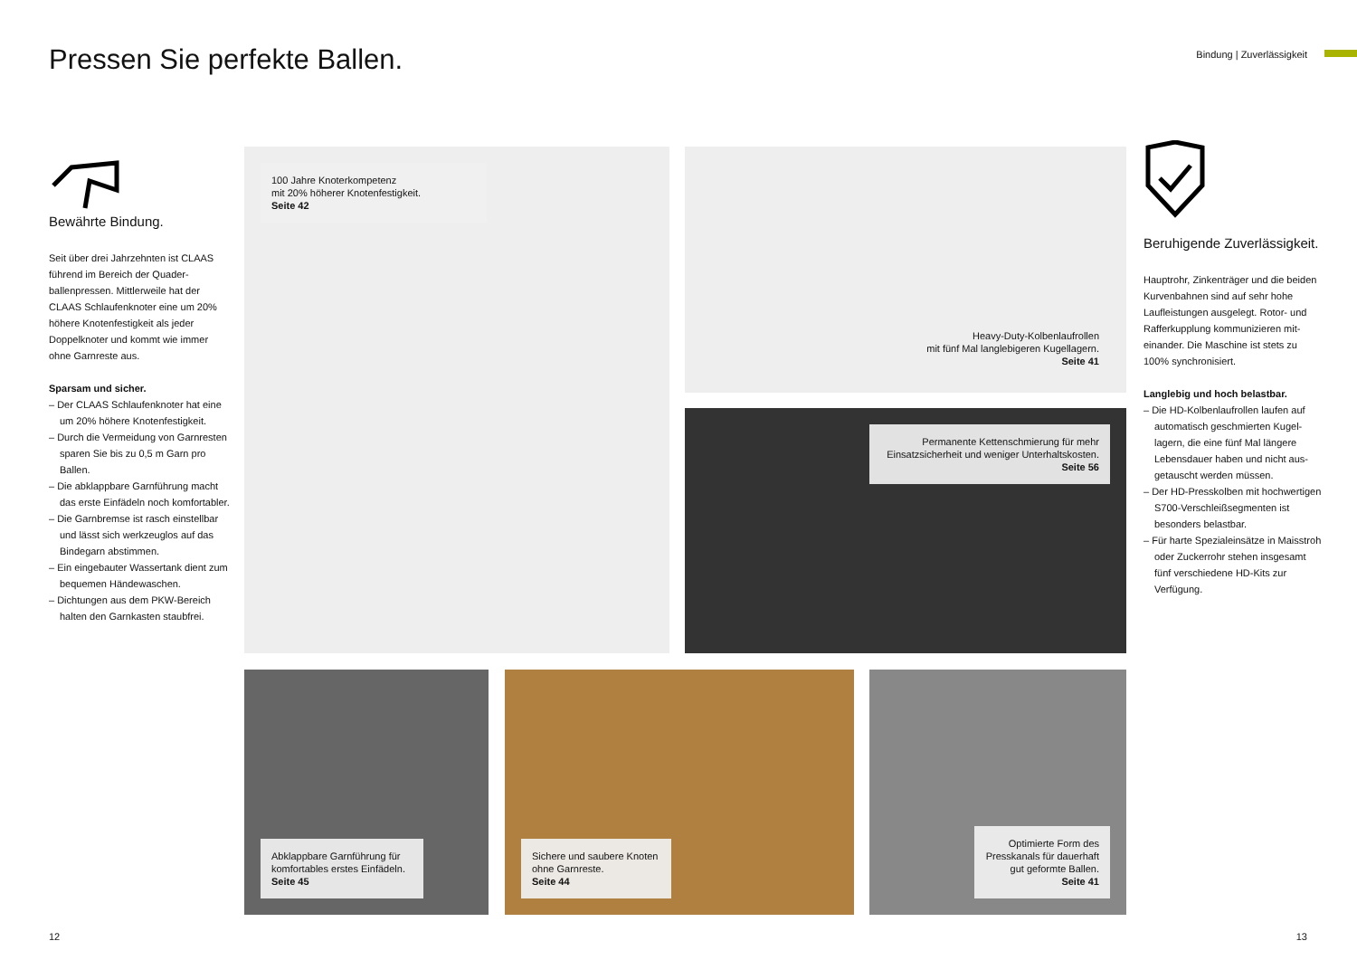Pressen Sie perfekte Ballen.
Bindung | Zuverlässigkeit
Bewährte Bindung.
Seit über drei Jahrzehnten ist CLAAS führend im Bereich der Quader­ballenpressen. Mittlerweile hat der CLAAS Schlaufenknoter eine um 20% höhere Knotenfestigkeit als jeder Doppelknoter und kommt wie immer ohne Garnreste aus.
Sparsam und sicher.
– Der CLAAS Schlaufenknoter hat eine um 20% höhere Knotenfestigkeit.
– Durch die Vermeidung von Garnresten sparen Sie bis zu 0,5 m Garn pro Ballen.
– Die abklappbare Garnführung macht das erste Einfädeln noch komfortabler.
– Die Garnbremse ist rasch einstellbar und lässt sich werkzeuglos auf das Bindegarn abstimmen.
– Ein eingebauter Wassertank dient zum bequemen Händewaschen.
– Dichtungen aus dem PKW-Bereich halten den Garnkasten staubfrei.
100 Jahre Knoterkompetenz
mit 20% höherer Knotenfestigkeit.
Seite 42
Heavy-Duty-Kolbenlaufrollen
mit fünf Mal langlebigeren Kugellagern.
Seite 41
Permanente Kettenschmierung für mehr Einsatzsicherheit und weniger Unterhaltskosten.
Seite 56
Abklappbare Garnführung für komfortables erstes Einfädeln.
Seite 45
Sichere und saubere Knoten ohne Garnreste.
Seite 44
Optimierte Form des Presskanals für dauerhaft gut geformte Ballen.
Seite 41
Beruhigende Zuverlässigkeit.
Hauptrohr, Zinkenträger und die beiden Kurvenbahnen sind auf sehr hohe Laufleistungen ausgelegt. Rotor- und Rafferkupplung kommunizieren mit­einander. Die Maschine ist stets zu 100% synchronisiert.
Langlebig und hoch belastbar.
– Die HD-Kolbenlaufrollen laufen auf automatisch geschmierten Kugel­lagern, die eine fünf Mal längere Lebensdauer haben und nicht aus­getauscht werden müssen.
– Der HD-Presskolben mit hochwerti­gen S700-Verschleißsegmenten ist besonders belastbar.
– Für harte Spezialeinsätze in Maisstroh oder Zuckerrohr stehen insgesamt fünf verschiedene HD-Kits zur Verfügung.
12 13